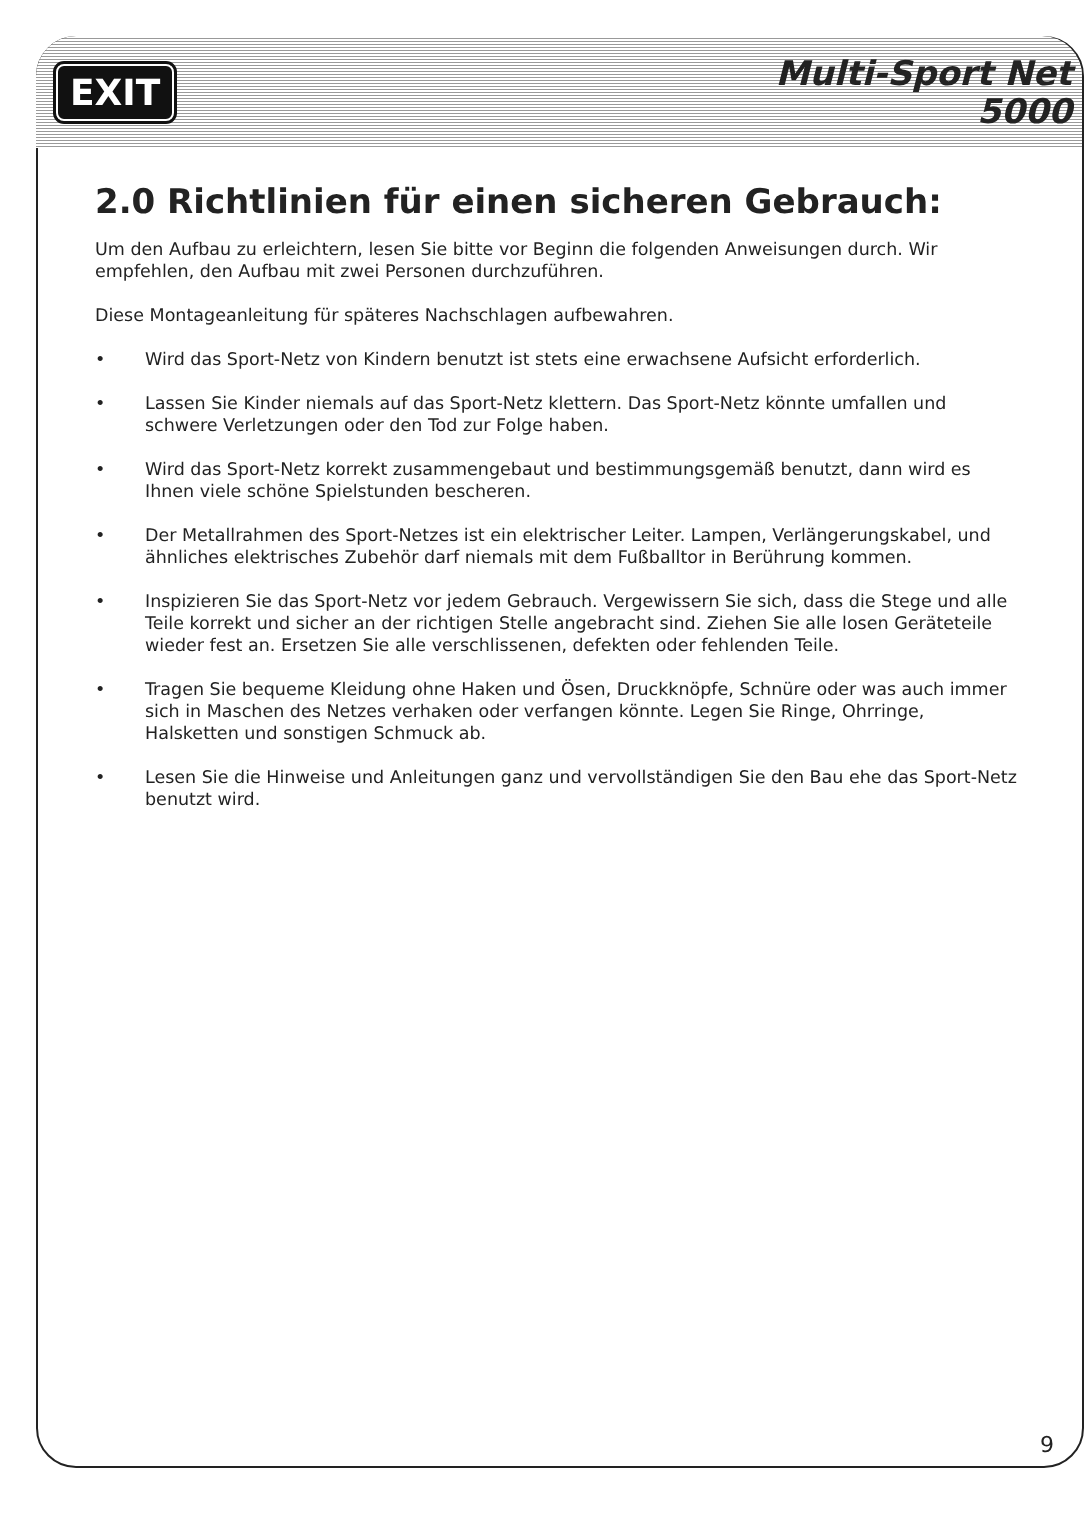EXIT
Multi-Sport Net
5000
2.0 Richtlinien für einen sicheren Gebrauch:
Um den Aufbau zu erleichtern, lesen Sie bitte vor Beginn die folgenden Anweisungen durch. Wir empfehlen, den Aufbau mit zwei Personen durchzuführen.
Diese Montageanleitung für späteres Nachschlagen aufbewahren.
• Wird das Sport-Netz von Kindern benutzt ist stets eine erwachsene Aufsicht erforderlich.
• Lassen Sie Kinder niemals auf das Sport-Netz klettern. Das Sport-Netz könnte umfallen und schwere Verletzungen oder den Tod zur Folge haben.
• Wird das Sport-Netz korrekt zusammengebaut und bestimmungsgemäß benutzt, dann wird es Ihnen viele schöne Spielstunden bescheren.
• Der Metallrahmen des Sport-Netzes ist ein elektrischer Leiter. Lampen, Verlängerungskabel, und ähnliches elektrisches Zubehör darf niemals mit dem Fußballtor in Berührung kommen.
• Inspizieren Sie das Sport-Netz vor jedem Gebrauch. Vergewissern Sie sich, dass die Stege und alle Teile korrekt und sicher an der richtigen Stelle angebracht sind. Ziehen Sie alle losen Geräteteile wieder fest an. Ersetzen Sie alle verschlissenen, defekten oder fehlenden Teile.
• Tragen Sie bequeme Kleidung ohne Haken und Ösen, Druckknöpfe, Schnüre oder was auch immer sich in Maschen des Netzes verhaken oder verfangen könnte. Legen Sie Ringe, Ohrringe, Halsketten und sonstigen Schmuck ab.
• Lesen Sie die Hinweise und Anleitungen ganz und vervollständigen Sie den Bau ehe das Sport-Netz benutzt wird.
9